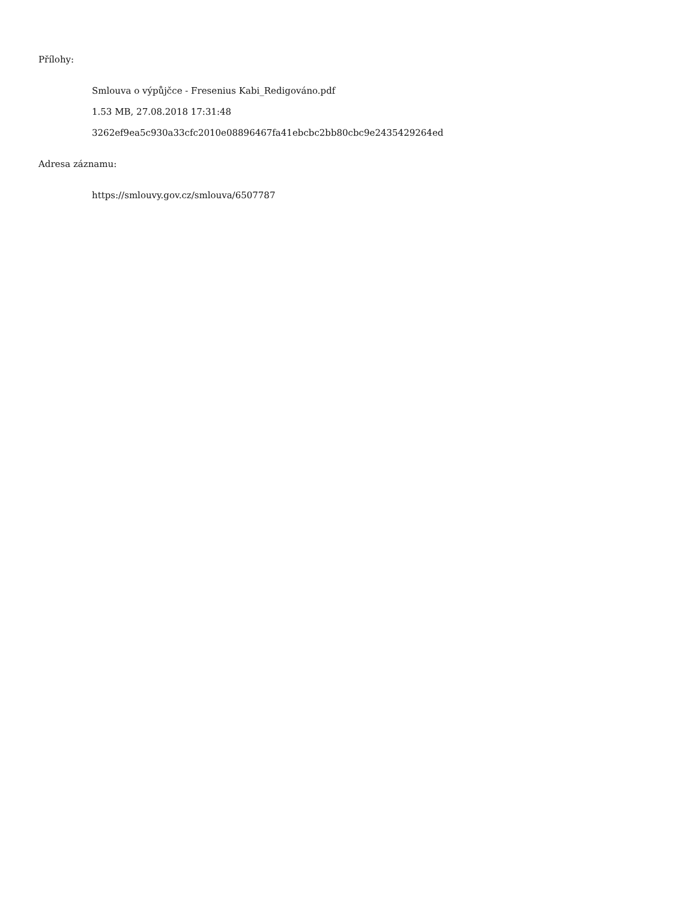Přílohy:
Smlouva o výpůjčce - Fresenius Kabi_Redigováno.pdf
1.53 MB, 27.08.2018 17:31:48
3262ef9ea5c930a33cfc2010e08896467fa41ebcbc2bb80cbc9e2435429264ed
Adresa záznamu:
https://smlouvy.gov.cz/smlouva/6507787